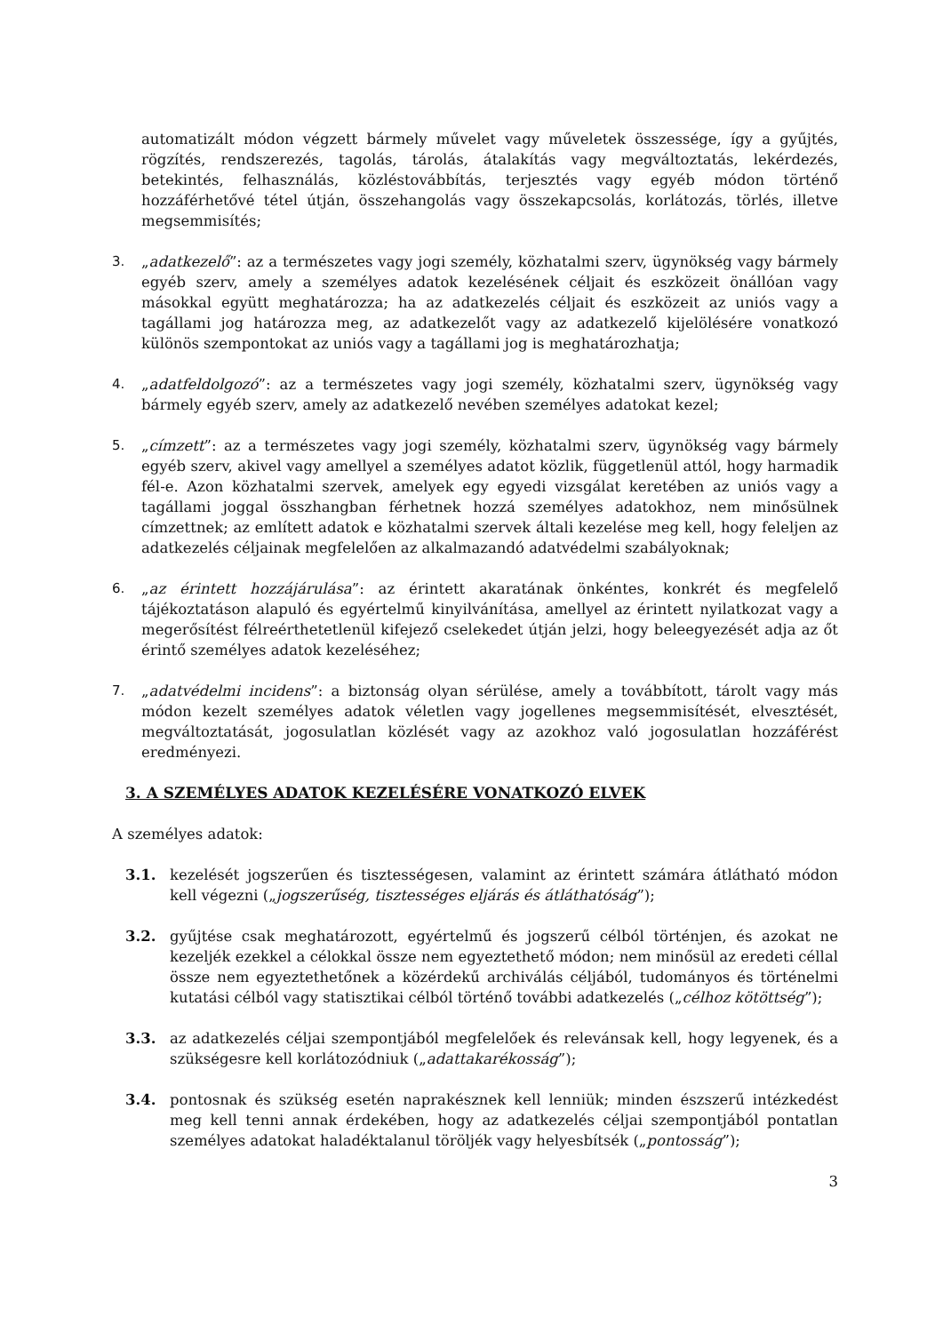automatizált módon végzett bármely művelet vagy műveletek összessége, így a gyűjtés, rögzítés, rendszerezés, tagolás, tárolás, átalakítás vagy megváltoztatás, lekérdezés, betekintés, felhasználás, közléstovábbítás, terjesztés vagy egyéb módon történő hozzáférhetővé tétel útján, összehangolás vagy összekapcsolás, korlátozás, törlés, illetve megsemmisítés;
3. „adatkezelő”: az a természetes vagy jogi személy, közhatalmi szerv, ügynökség vagy bármely egyéb szerv, amely a személyes adatok kezelésének céljait és eszközeit önállóan vagy másokkal együtt meghatározza; ha az adatkezelés céljait és eszközeit az uniós vagy a tagállami jog határozza meg, az adatkezelőt vagy az adatkezelő kijelölésére vonatkozó különös szempontokat az uniós vagy a tagállami jog is meghatározhatja;
4. „adatfeldolgozó”: az a természetes vagy jogi személy, közhatalmi szerv, ügynökség vagy bármely egyéb szerv, amely az adatkezelő nevében személyes adatokat kezel;
5. „címzett”: az a természetes vagy jogi személy, közhatalmi szerv, ügynökség vagy bármely egyéb szerv, akivel vagy amellyel a személyes adatot közlik, függetlenül attól, hogy harmadik fél-e. Azon közhatalmi szervek, amelyek egy egyedi vizsgálat keretében az uniós vagy a tagállami joggal összhangban férhetnek hozzá személyes adatokhoz, nem minősülnek címzettnek; az említett adatok e közhatalmi szervek általi kezelése meg kell, hogy feleljen az adatkezelés céljainak megfelelően az alkalmazandó adatvédelmi szabályoknak;
6. „az érintett hozzájárulása”: az érintett akaratának önkéntes, konkrét és megfelelő tájékoztatáson alapuló és egyértelmű kinyilvánítása, amellyel az érintett nyilatkozat vagy a megerősítést félreérthetetlenül kifejező cselekedet útján jelzi, hogy beleegyezését adja az őt érintő személyes adatok kezeléséhez;
7. „adatvédelmi incidens”: a biztonság olyan sérülése, amely a továbbított, tárolt vagy más módon kezelt személyes adatok véletlen vagy jogellenes megsemmisítését, elvesztését, megváltoztatását, jogosulatlan közlését vagy az azokhoz való jogosulatlan hozzáférést eredményezi.
3. A SZEMÉLYES ADATOK KEZELÉSÉRE VONATKOZÓ ELVEK
A személyes adatok:
3.1. kezelését jogszerűen és tisztességesen, valamint az érintett számára átlátható módon kell végezni („jogszerűség, tisztességes eljárás és átláthatóság”);
3.2. gyűjtése csak meghatározott, egyértelmű és jogszerű célból történjen, és azokat ne kezeljék ezekkel a célokkal össze nem egyeztethető módon; nem minősül az eredeti céllal össze nem egyeztethetőnek a közérdekű archiválás céljából, tudományos és történelmi kutatási célból vagy statisztikai célból történő további adatkezelés („célhoz kötöttség”);
3.3. az adatkezelés céljai szempontjából megfelelőek és relevánsak kell, hogy legyenek, és a szükségesre kell korlátozódniuk („adattakarékosság”);
3.4. pontosnak és szükség esetén naprakésznek kell lenniük; minden észszerű intézkedést meg kell tenni annak érdekében, hogy az adatkezelés céljai szempontjából pontatlan személyes adatokat haladéktalanul töröljék vagy helyesbítsék („pontosság”);
3